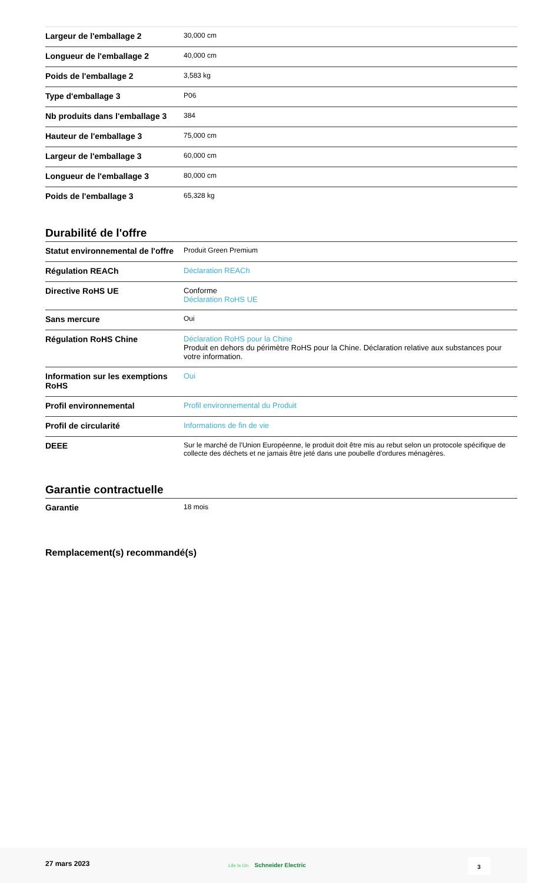| Largeur de l'emballage 2 | 30,000 cm |
| Longueur de l'emballage 2 | 40,000 cm |
| Poids de l'emballage 2 | 3,583 kg |
| Type d'emballage 3 | P06 |
| Nb produits dans l'emballage 3 | 384 |
| Hauteur de l'emballage 3 | 75,000 cm |
| Largeur de l'emballage 3 | 60,000 cm |
| Longueur de l'emballage 3 | 80,000 cm |
| Poids de l'emballage 3 | 65,328 kg |
Durabilité de l'offre
| Statut environnemental de l'offre | Produit Green Premium |
| Régulation REACh | Déclaration REACh |
| Directive RoHS UE | Conforme Déclaration RoHS UE |
| Sans mercure | Oui |
| Régulation RoHS Chine | Déclaration RoHS pour la Chine Produit en dehors du périmètre RoHS pour la Chine. Déclaration relative aux substances pour votre information. |
| Information sur les exemptions RoHS | Oui |
| Profil environnemental | Profil environnemental du Produit |
| Profil de circularité | Informations de fin de vie |
| DEEE | Sur le marché de l'Union Européenne, le produit doit être mis au rebut selon un protocole spécifique de collecte des déchets et ne jamais être jeté dans une poubelle d'ordures ménagères. |
Garantie contractuelle
| Garantie | 18 mois |
Remplacement(s) recommandé(s)
27 mars 2023 Life Is On Schneider Electric
3